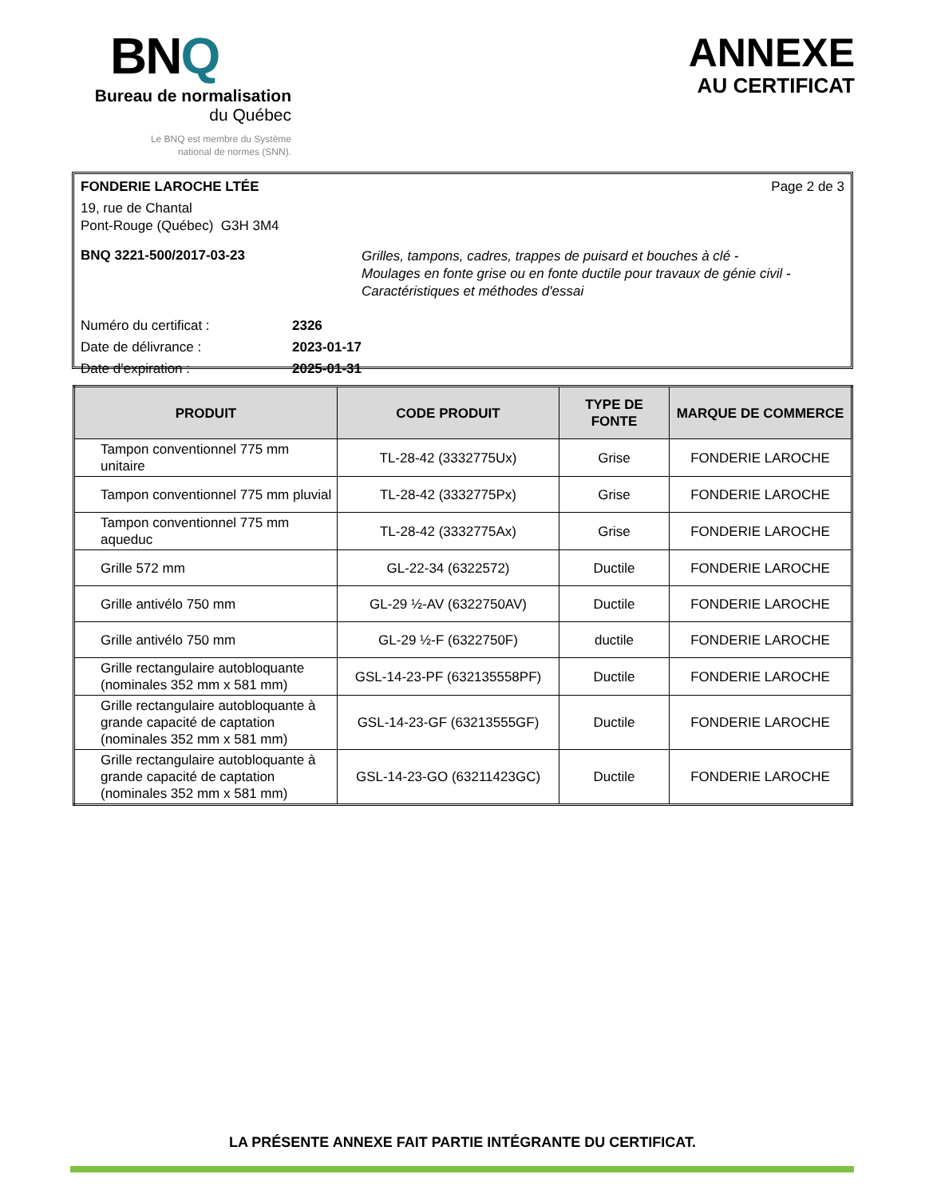BNQ
Bureau de normalisation
du Québec
Le BNQ est membre du Système
national de normes (SNN).
ANNEXE
AU CERTIFICAT
FONDERIE LAROCHE LTÉE Page 2 de 3
19, rue de Chantal
Pont-Rouge (Québec) G3H 3M4
BNQ 3221-500/2017-03-23
Grilles, tampons, cadres, trappes de puisard et bouches à clé -
Moulages en fonte grise ou en fonte ductile pour travaux de génie civil -
Caractéristiques et méthodes d'essai
Numéro du certificat : 2326
Date de délivrance : 2023-01-17
Date d’expiration : 2025-01-31
| PRODUIT | CODE PRODUIT | TYPE DE FONTE | MARQUE DE COMMERCE |
| --- | --- | --- | --- |
| Tampon conventionnel 775 mm unitaire | TL-28-42 (3332775Ux) | Grise | FONDERIE LAROCHE |
| Tampon conventionnel 775 mm pluvial | TL-28-42 (3332775Px) | Grise | FONDERIE LAROCHE |
| Tampon conventionnel 775 mm aqueduc | TL-28-42 (3332775Ax) | Grise | FONDERIE LAROCHE |
| Grille 572 mm | GL-22-34 (6322572) | Ductile | FONDERIE LAROCHE |
| Grille antivélo 750 mm | GL-29 ½-AV (6322750AV) | Ductile | FONDERIE LAROCHE |
| Grille antivélo 750 mm | GL-29 ½-F (6322750F) | ductile | FONDERIE LAROCHE |
| Grille rectangulaire autobloquante (nominales 352 mm x 581 mm) | GSL-14-23-PF (632135558PF) | Ductile | FONDERIE LAROCHE |
| Grille rectangulaire autobloquante à grande capacité de captation (nominales 352 mm x 581 mm) | GSL-14-23-GF (63213555GF) | Ductile | FONDERIE LAROCHE |
| Grille rectangulaire autobloquante à grande capacité de captation (nominales 352 mm x 581 mm) | GSL-14-23-GO (63211423GC) | Ductile | FONDERIE LAROCHE |
LA PRÉSENTE ANNEXE FAIT PARTIE INTÉGRANTE DU CERTIFICAT.